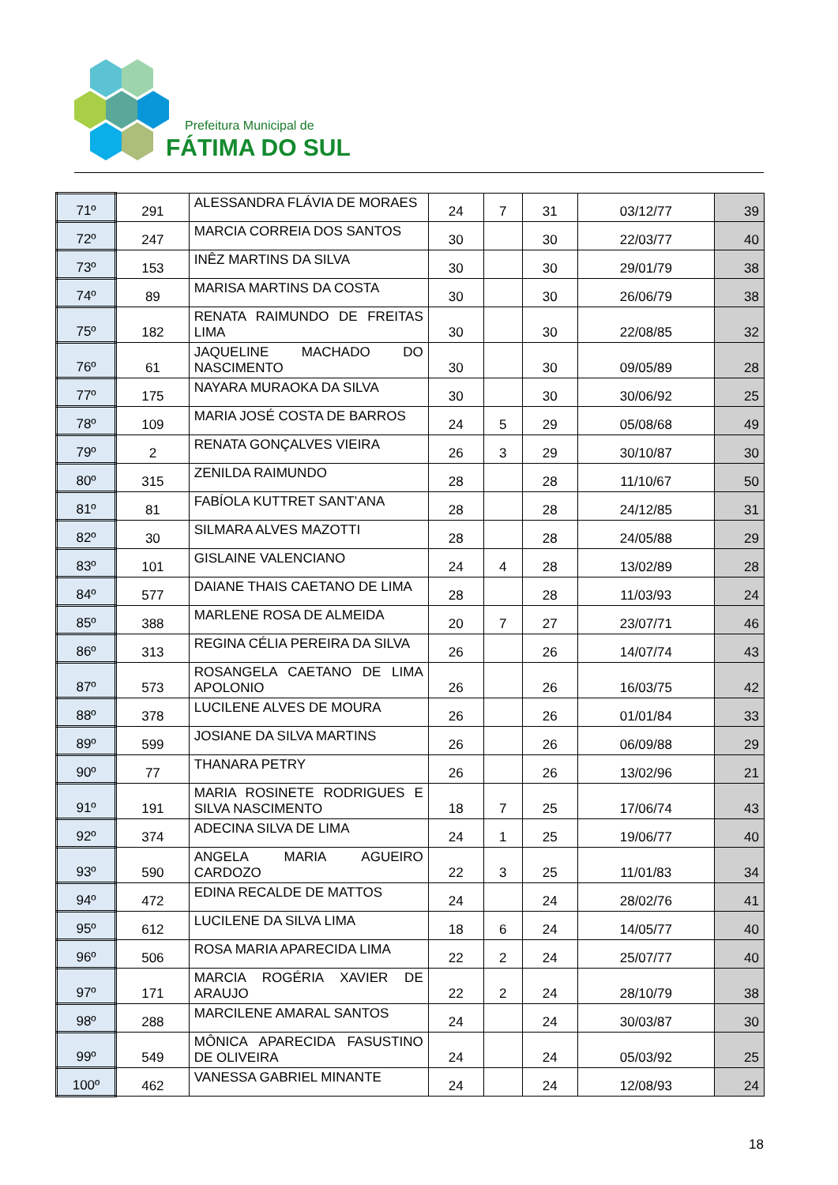Prefeitura Municipal de
FÁTIMA DO SUL
| 71º | 291 | ALESSANDRA FLÁVIA DE MORAES | 24 | 7 | 31 | 03/12/77 | 39 |
| 72º | 247 | MARCIA CORREIA DOS SANTOS | 30 | | 30 | 22/03/77 | 40 |
| 73º | 153 | INÊZ MARTINS DA SILVA | 30 | | 30 | 29/01/79 | 38 |
| 74º | 89 | MARISA MARTINS DA COSTA | 30 | | 30 | 26/06/79 | 38 |
| 75º | 182 | RENATA RAIMUNDO DE FREITAS LIMA | 30 | | 30 | 22/08/85 | 32 |
| 76º | 61 | JAQUELINE MACHADO DO NASCIMENTO | 30 | | 30 | 09/05/89 | 28 |
| 77º | 175 | NAYARA MURAOKA DA SILVA | 30 | | 30 | 30/06/92 | 25 |
| 78º | 109 | MARIA JOSÉ COSTA DE BARROS | 24 | 5 | 29 | 05/08/68 | 49 |
| 79º | 2 | RENATA GONÇALVES VIEIRA | 26 | 3 | 29 | 30/10/87 | 30 |
| 80º | 315 | ZENILDA RAIMUNDO | 28 | | 28 | 11/10/67 | 50 |
| 81º | 81 | FABÍOLA KUTTRET SANT’ANA | 28 | | 28 | 24/12/85 | 31 |
| 82º | 30 | SILMARA ALVES MAZOTTI | 28 | | 28 | 24/05/88 | 29 |
| 83º | 101 | GISLAINE VALENCIANO | 24 | 4 | 28 | 13/02/89 | 28 |
| 84º | 577 | DAIANE THAIS CAETANO DE LIMA | 28 | | 28 | 11/03/93 | 24 |
| 85º | 388 | MARLENE ROSA DE ALMEIDA | 20 | 7 | 27 | 23/07/71 | 46 |
| 86º | 313 | REGINA CÉLIA PEREIRA DA SILVA | 26 | | 26 | 14/07/74 | 43 |
| 87º | 573 | ROSANGELA CAETANO DE LIMA APOLONIO | 26 | | 26 | 16/03/75 | 42 |
| 88º | 378 | LUCILENE ALVES DE MOURA | 26 | | 26 | 01/01/84 | 33 |
| 89º | 599 | JOSIANE DA SILVA MARTINS | 26 | | 26 | 06/09/88 | 29 |
| 90º | 77 | THANARA PETRY | 26 | | 26 | 13/02/96 | 21 |
| 91º | 191 | MARIA ROSINETE RODRIGUES E SILVA NASCIMENTO | 18 | 7 | 25 | 17/06/74 | 43 |
| 92º | 374 | ADECINA SILVA DE LIMA | 24 | 1 | 25 | 19/06/77 | 40 |
| 93º | 590 | ANGELA MARIA AGUEIRO CARDOZO | 22 | 3 | 25 | 11/01/83 | 34 |
| 94º | 472 | EDINA RECALDE DE MATTOS | 24 | | 24 | 28/02/76 | 41 |
| 95º | 612 | LUCILENE DA SILVA LIMA | 18 | 6 | 24 | 14/05/77 | 40 |
| 96º | 506 | ROSA MARIA APARECIDA LIMA | 22 | 2 | 24 | 25/07/77 | 40 |
| 97º | 171 | MARCIA ROGÉRIA XAVIER DE ARAUJO | 22 | 2 | 24 | 28/10/79 | 38 |
| 98º | 288 | MARCILENE AMARAL SANTOS | 24 | | 24 | 30/03/87 | 30 |
| 99º | 549 | MÔNICA APARECIDA FASUSTINO DE OLIVEIRA | 24 | | 24 | 05/03/92 | 25 |
| 100º | 462 | VANESSA GABRIEL MINANTE | 24 | | 24 | 12/08/93 | 24 |
18